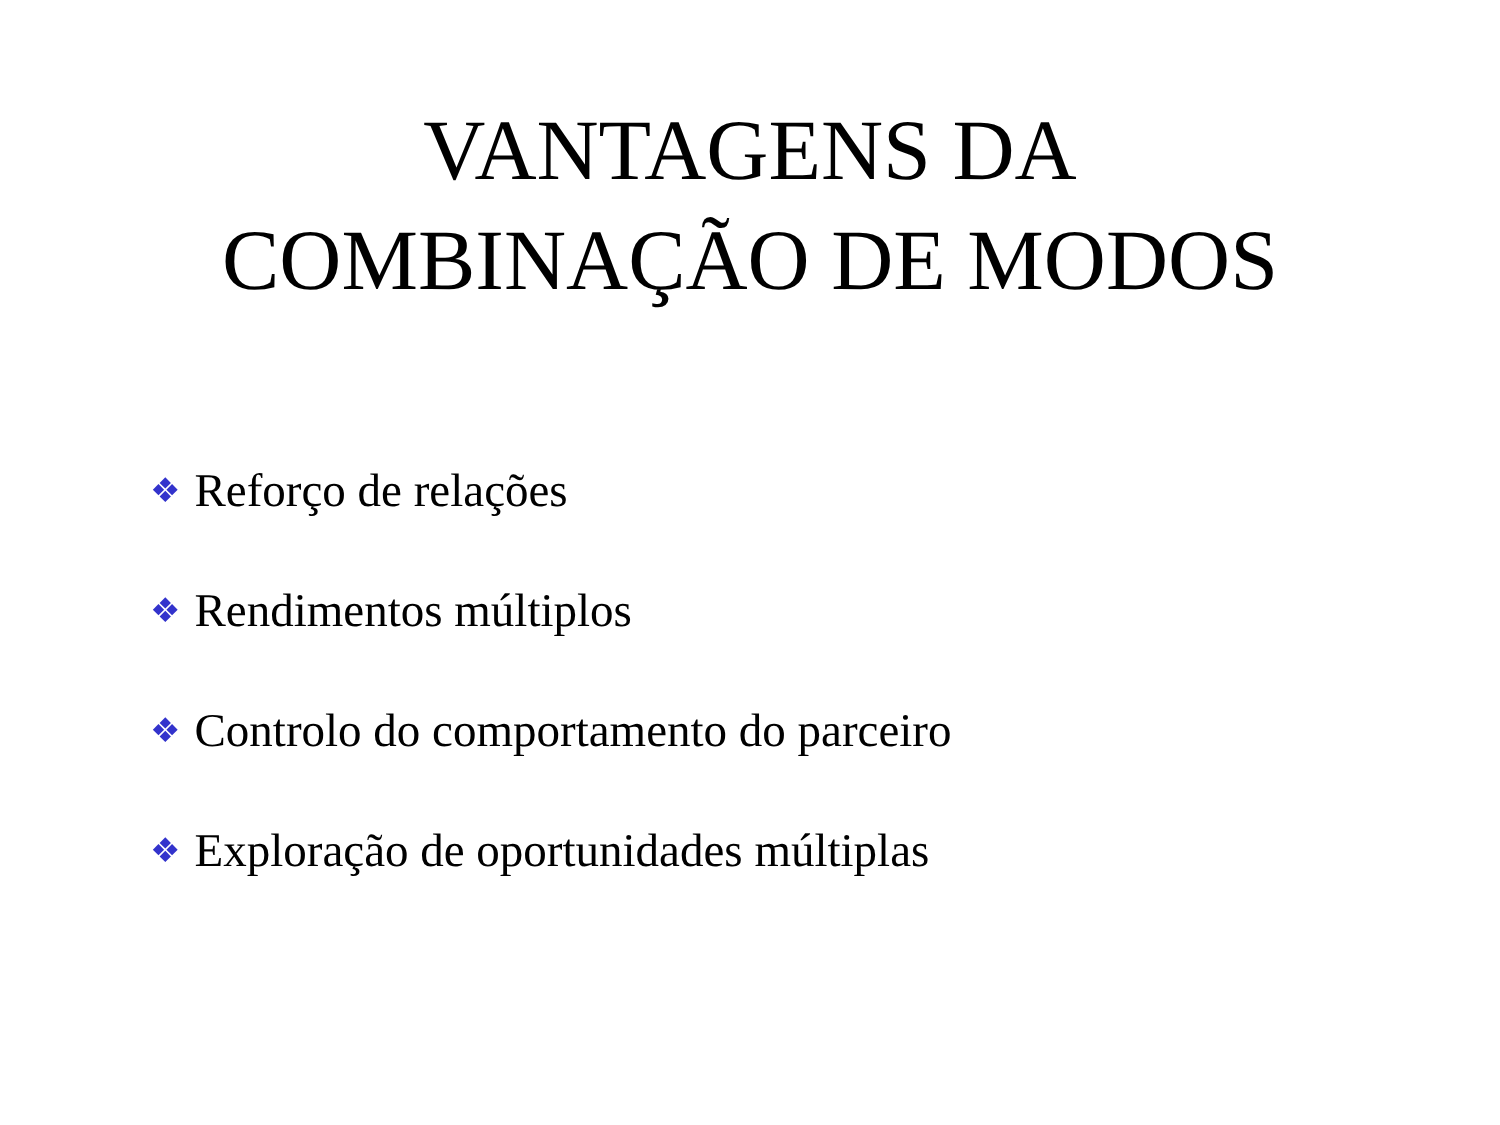VANTAGENS DA
COMBINAÇÃO DE MODOS
❖ Reforço de relações
❖ Rendimentos múltiplos
❖ Controlo do comportamento do parceiro
❖ Exploração de oportunidades múltiplas